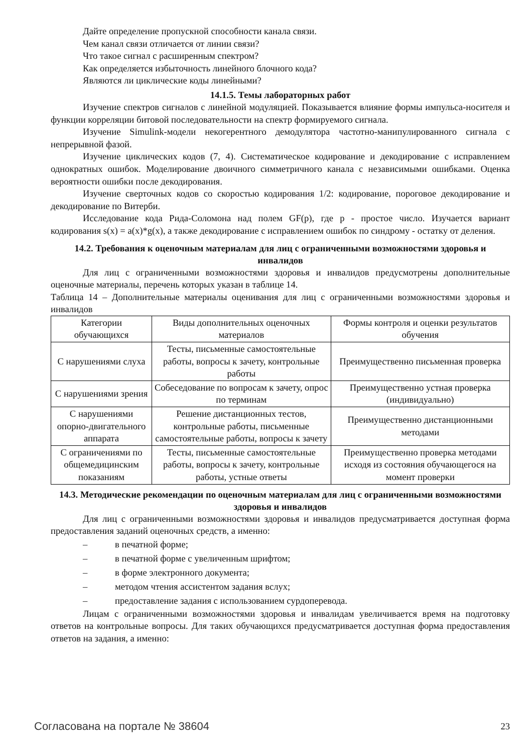Дайте определение пропускной способности канала связи.
Чем канал связи отличается от линии связи?
Что такое сигнал с расширенным спектром?
Как определяется избыточность линейного блочного кода?
Являются ли циклические коды линейными?
14.1.5. Темы лабораторных работ
Изучение спектров сигналов с линейной модуляцией. Показывается влияние формы импульса-носителя и функции корреляции битовой последовательности на спектр формируемого сигнала.
Изучение Simulink-модели некогерентного демодулятора частотно-манипулированного сигнала с непрерывной фазой.
Изучение циклических кодов (7, 4). Систематическое кодирование и декодирование с исправлением однократных ошибок. Моделирование двоичного симметричного канала с независимыми ошибками. Оценка вероятности ошибки после декодирования.
Изучение сверточных кодов со скоростью кодирования 1/2: кодирование, пороговое декодирование и декодирование по Витерби.
Исследование кода Рида-Соломона над полем GF(p), где p - простое число. Изучается вариант кодирования s(x) = a(x)*g(x), а также декодирование с исправлением ошибок по синдрому - остатку от деления.
14.2. Требования к оценочным материалам для лиц с ограниченными возможностями здоровья и инвалидов
Для лиц с ограниченными возможностями здоровья и инвалидов предусмотрены дополнительные оценочные материалы, перечень которых указан в таблице 14.
Таблица 14 – Дополнительные материалы оценивания для лиц с ограниченными возможностями здоровья и инвалидов
| Категории обучающихся | Виды дополнительных оценочных материалов | Формы контроля и оценки результатов обучения |
| С нарушениями слуха | Тесты, письменные самостоятельные работы, вопросы к зачету, контрольные работы | Преимущественно письменная проверка |
| С нарушениями зрения | Собеседование по вопросам к зачету, опрос по терминам | Преимущественно устная проверка (индивидуально) |
| С нарушениями опорно-двигательного аппарата | Решение дистанционных тестов, контрольные работы, письменные самостоятельные работы, вопросы к зачету | Преимущественно дистанционными методами |
| С ограничениями по общемедицинским показаниям | Тесты, письменные самостоятельные работы, вопросы к зачету, контрольные работы, устные ответы | Преимущественно проверка методами исходя из состояния обучающегося на момент проверки |
14.3. Методические рекомендации по оценочным материалам для лиц с ограниченными возможностями здоровья и инвалидов
Для лиц с ограниченными возможностями здоровья и инвалидов предусматривается доступная форма предоставления заданий оценочных средств, а именно:
– в печатной форме;
– в печатной форме с увеличенным шрифтом;
– в форме электронного документа;
– методом чтения ассистентом задания вслух;
– предоставление задания с использованием сурдоперевода.
Лицам с ограниченными возможностями здоровья и инвалидам увеличивается время на подготовку ответов на контрольные вопросы. Для таких обучающихся предусматривается доступная форма предоставления ответов на задания, а именно:
Согласована на портале № 38604 23